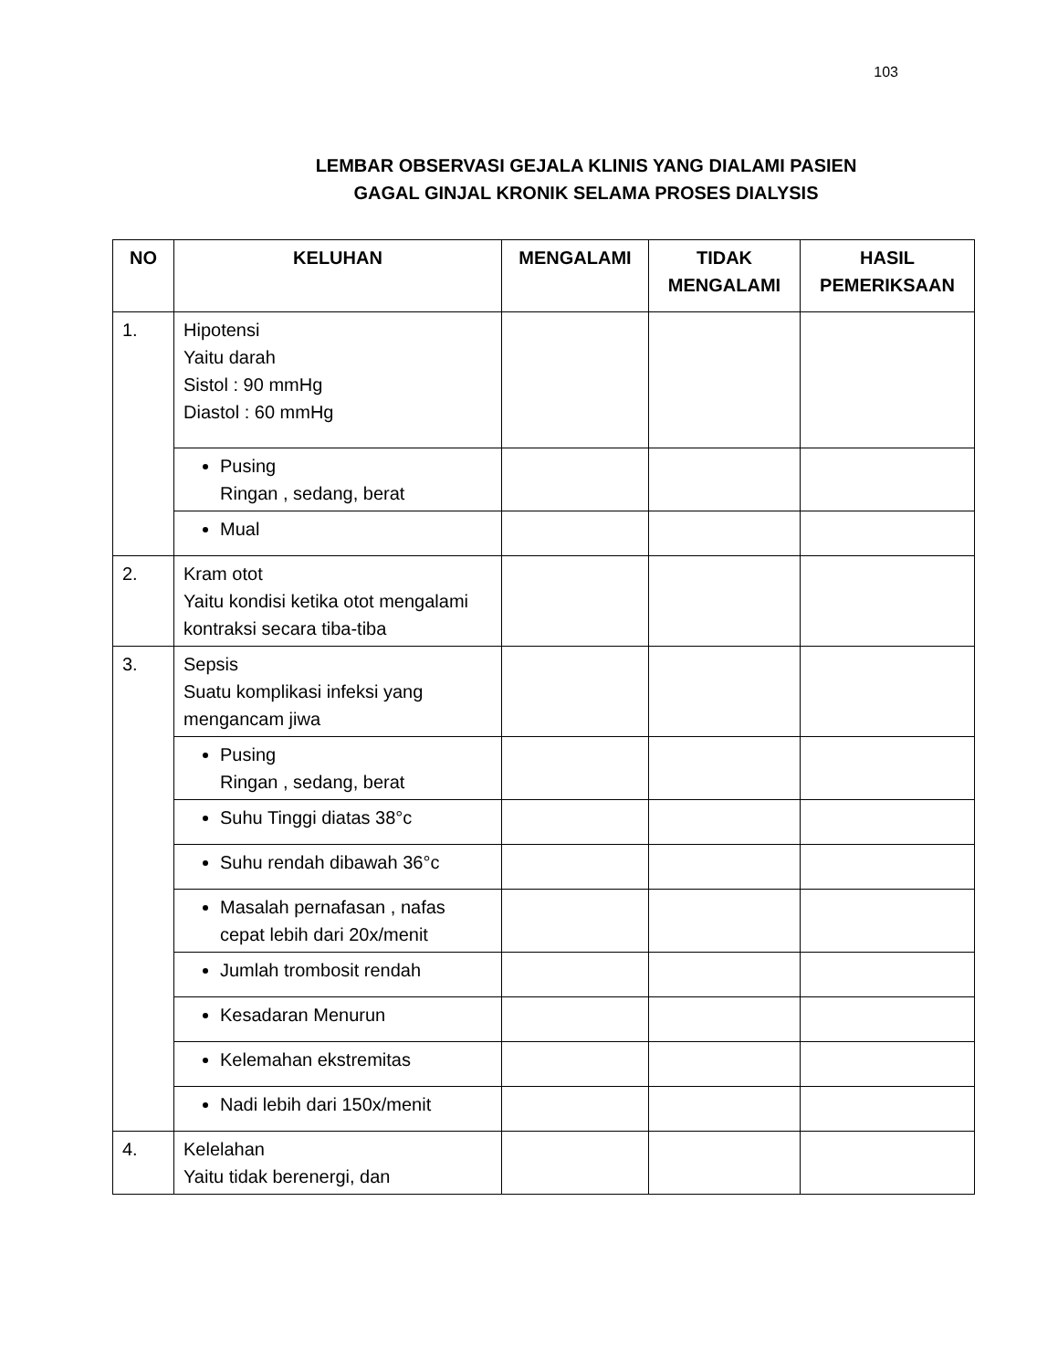103
LEMBAR OBSERVASI GEJALA KLINIS YANG DIALAMI PASIEN
GAGAL GINJAL KRONIK SELAMA PROSES DIALYSIS
| NO | KELUHAN | MENGALAMI | TIDAK MENGALAMI | HASIL PEMERIKSAAN |
| --- | --- | --- | --- | --- |
| 1. | Hipotensi Yaitu darah Sistol : 90 mmHg Diastol : 60 mmHg | | | |
| | Pusing Ringan , sedang, berat | | | |
| | Mual | | | |
| 2. | Kram otot Yaitu kondisi ketika otot mengalami kontraksi secara tiba-tiba | | | |
| 3. | Sepsis Suatu komplikasi infeksi yang mengancam jiwa | | | |
| | Pusing Ringan , sedang, berat | | | |
| | Suhu Tinggi diatas 38°c | | | |
| | Suhu rendah dibawah 36°c | | | |
| | Masalah pernafasan , nafas cepat lebih dari 20x/menit | | | |
| | Jumlah trombosit rendah | | | |
| | Kesadaran Menurun | | | |
| | Kelemahan ekstremitas | | | |
| | Nadi lebih dari 150x/menit | | | |
| 4. | Kelelahan Yaitu tidak berenergi, dan | | | |